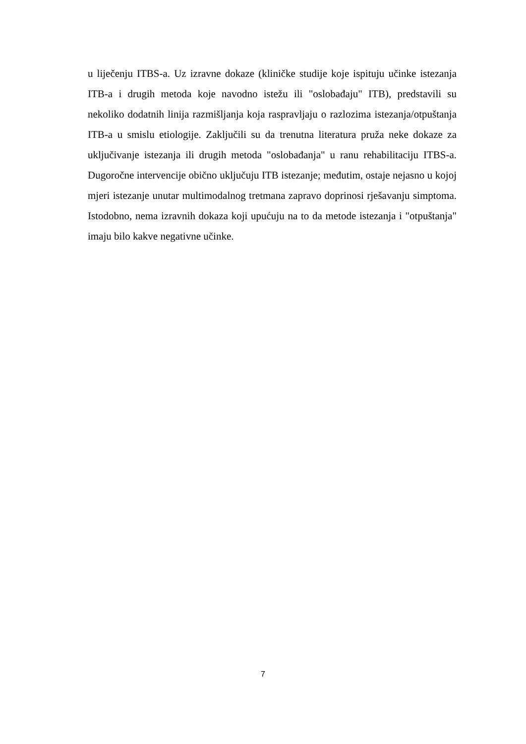u liječenju ITBS-a. Uz izravne dokaze (kliničke studije koje ispituju učinke istezanja ITB-a i drugih metoda koje navodno istežu ili "oslobađaju" ITB), predstavili su nekoliko dodatnih linija razmišljanja koja raspravljaju o razlozima istezanja/otpuštanja ITB-a u smislu etiologije. Zaključili su da trenutna literatura pruža neke dokaze za uključivanje istezanja ili drugih metoda "oslobađanja" u ranu rehabilitaciju ITBS-a. Dugoročne intervencije obično uključuju ITB istezanje; međutim, ostaje nejasno u kojoj mjeri istezanje unutar multimodalnog tretmana zapravo doprinosi rješavanju simptoma. Istodobno, nema izravnih dokaza koji upućuju na to da metode istezanja i "otpuštanja" imaju bilo kakve negativne učinke.
7